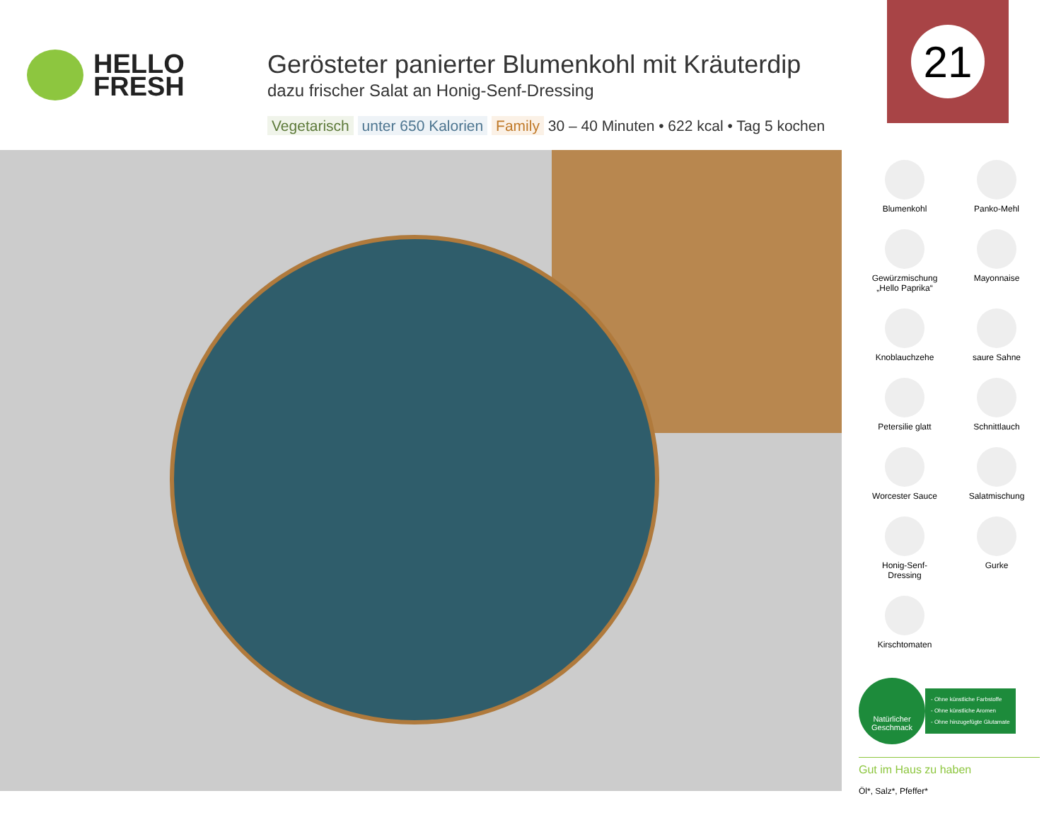HELLO
FRESH
Gerösteter panierter Blumenkohl mit Kräuterdip
dazu frischer Salat an Honig-Senf-Dressing
Vegetarisch unter 650 Kalorien Family 30 – 40 Minuten • 622 kcal • Tag 5 kochen
21
Blumenkohl
Panko-Mehl
Gewürzmischung
„Hello Paprika“
Mayonnaise
Knoblauchzehe
saure Sahne
Petersilie glatt
Schnittlauch
Worcester Sauce
Salatmischung
Honig-Senf-
Dressing
Gurke
Kirschtomaten
Natürlicher
Geschmack
- Ohne künstliche Farbstoffe
- Ohne künstliche Aromen
- Ohne hinzugefügte Glutamate
Gut im Haus zu haben
Öl*, Salz*, Pfeffer*